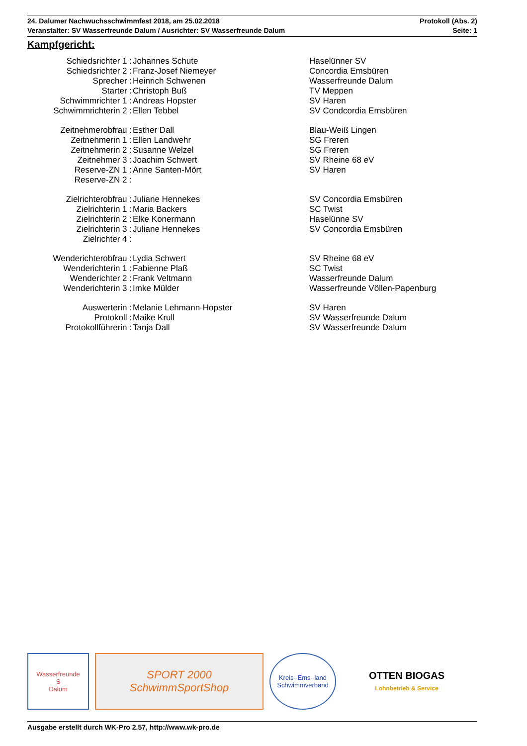24. Dalumer Nachwuchsschwimmfest 2018, am 25.02.2018 Protokoll (Abs. 2)
Veranstalter: SV Wasserfreunde Dalum / Ausrichter: SV Wasserfreunde Dalum Seite: 1
Kampfgericht:
| Schiedsrichter 1 : | Johannes Schute | Haselünner SV |
| Schiedsrichter 2 : | Franz-Josef Niemeyer | Concordia Emsbüren |
| Sprecher : | Heinrich Schwenen | Wasserfreunde Dalum |
| Starter : | Christoph Buß | TV Meppen |
| Schwimmrichter 1 : | Andreas Hopster | SV Haren |
| Schwimmrichterin 2 : | Ellen Tebbel | SV Condcordia Emsbüren |
| Zeitnehmerobfrau : | Esther Dall | Blau-Weiß Lingen |
| Zeitnehmerin 1 : | Ellen Landwehr | SG Freren |
| Zeitnehmerin 2 : | Susanne Welzel | SG Freren |
| Zeitnehmer 3 : | Joachim Schwert | SV Rheine 68 eV |
| Reserve-ZN 1 : | Anne Santen-Mört | SV Haren |
| Reserve-ZN 2 : | | |
| Zielrichterobfrau : | Juliane Hennekes | SV Concordia Emsbüren |
| Zielrichterin 1 : | Maria Backers | SC Twist |
| Zielrichterin 2 : | Elke Konermann | Haselünne SV |
| Zielrichterin 3 : | Juliane Hennekes | SV Concordia Emsbüren |
| Zielrichter 4 : | | |
| Wenderichterobfrau : | Lydia Schwert | SV Rheine 68 eV |
| Wenderichterin 1 : | Fabienne Plaß | SC Twist |
| Wenderichter 2 : | Frank Veltmann | Wasserfreunde Dalum |
| Wenderichterin 3 : | Imke Mülder | Wasserfreunde Völlen-Papenburg |
| Auswerterin : | Melanie Lehmann-Hopster | SV Haren |
| Protokoll : | Maike Krull | SV Wasserfreunde Dalum |
| Protokollführerin : | Tanja Dall | SV Wasserfreunde Dalum |
Wasserfreunde
S
Dalum
SPORT 2000 SchwimmSportShop
Kreis- Ems- land Schwimmverband
OTTEN BIOGAS
Lohnbetrieb & Service
Ausgabe erstellt durch WK-Pro 2.57, http://www.wk-pro.de